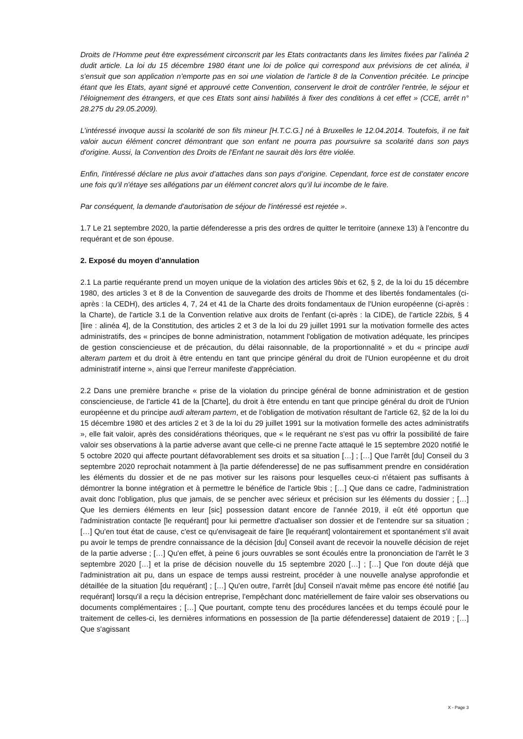Droits de l’Homme peut être expressément circonscrit par les Etats contractants dans les limites fixées par l’alinéa 2 dudit article. La loi du 15 décembre 1980 étant une loi de police qui correspond aux prévisions de cet alinéa, il s'ensuit que son application n’emporte pas en soi une violation de l'article 8 de la Convention précitée. Le principe étant que les Etats, ayant signé et approuvé cette Convention, conservent le droit de contrôler l'entrée, le séjour et l’éloignement des étrangers, et que ces Etats sont ainsi habilités à fixer des conditions à cet effet » (CCE, arrêt n° 28.275 du 29.05.2009).
L’intéressé invoque aussi la scolarité de son fils mineur [H.T.C.G.] né à Bruxelles le 12.04.2014. Toutefois, il ne fait valoir aucun élément concret démontrant que son enfant ne pourra pas poursuivre sa scolarité dans son pays d'origine. Aussi, la Convention des Droits de l'Enfant ne saurait dès lors être violée.
Enfin, l'intéressé déclare ne plus avoir d’attaches dans son pays d’origine. Cependant, force est de constater encore une fois qu'il n'étaye ses allégations par un élément concret alors qu’il lui incombe de le faire.
Par conséquent, la demande d’autorisation de séjour de l'intéressé est rejetée ».
1.7 Le 21 septembre 2020, la partie défenderesse a pris des ordres de quitter le territoire (annexe 13) à l’encontre du requérant et de son épouse.
2. Exposé du moyen d’annulation
2.1 La partie requérante prend un moyen unique de la violation des articles 9bis et 62, § 2, de la loi du 15 décembre 1980, des articles 3 et 8 de la Convention de sauvegarde des droits de l'homme et des libertés fondamentales (ci-après : la CEDH), des articles 4, 7, 24 et 41 de la Charte des droits fondamentaux de l'Union européenne (ci-après : la Charte), de l'article 3.1 de la Convention relative aux droits de l'enfant (ci-après : la CIDE), de l'article 22bis, § 4 [lire : alinéa 4], de la Constitution, des articles 2 et 3 de la loi du 29 juillet 1991 sur la motivation formelle des actes administratifs, des « principes de bonne administration, notamment l'obligation de motivation adéquate, les principes de gestion consciencieuse et de précaution, du délai raisonnable, de la proportionnalité » et du « principe audi alteram partem et du droit à être entendu en tant que principe général du droit de l'Union européenne et du droit administratif interne », ainsi que l'erreur manifeste d'appréciation.
2.2 Dans une première branche « prise de la violation du principe général de bonne administration et de gestion consciencieuse, de l'article 41 de la [Charte], du droit à être entendu en tant que principe général du droit de l'Union européenne et du principe audi alteram partem, et de l'obligation de motivation résultant de l'article 62, §2 de la loi du 15 décembre 1980 et des articles 2 et 3 de la loi du 29 juillet 1991 sur la motivation formelle des actes administratifs », elle fait valoir, après des considérations théoriques, que « le requérant ne s'est pas vu offrir la possibilité de faire valoir ses observations à la partie adverse avant que celle-ci ne prenne l'acte attaqué le 15 septembre 2020 notifié le 5 octobre 2020 qui affecte pourtant défavorablement ses droits et sa situation […] ; […] Que l'arrêt [du] Conseil du 3 septembre 2020 reprochait notamment à [la partie défenderesse] de ne pas suffisamment prendre en considération les éléments du dossier et de ne pas motiver sur les raisons pour lesquelles ceux-ci n'étaient pas suffisants à démontrer la bonne intégration et à permettre le bénéfice de l'article 9bis ; […] Que dans ce cadre, l'administration avait donc l'obligation, plus que jamais, de se pencher avec sérieux et précision sur les éléments du dossier ; […] Que les derniers éléments en leur [sic] possession datant encore de l'année 2019, il eût été opportun que l'administration contacte [le requérant] pour lui permettre d'actualiser son dossier et de l'entendre sur sa situation ; […] Qu'en tout état de cause, c'est ce qu'envisageait de faire [le requérant] volontairement et spontanément s'il avait pu avoir le temps de prendre connaissance de la décision [du] Conseil avant de recevoir la nouvelle décision de rejet de la partie adverse ; […] Qu'en effet, à peine 6 jours ouvrables se sont écoulés entre la prononciation de l'arrêt le 3 septembre 2020 […] et la prise de décision nouvelle du 15 septembre 2020 […] ; […] Que l'on doute déjà que l'administration ait pu, dans un espace de temps aussi restreint, procéder à une nouvelle analyse approfondie et détaillée de la situation [du requérant] ; […] Qu'en outre, l'arrêt [du] Conseil n'avait même pas encore été notifié [au requérant] lorsqu'il a reçu la décision entreprise, l'empêchant donc matériellement de faire valoir ses observations ou documents complémentaires ; […] Que pourtant, compte tenu des procédures lancées et du temps écoulé pour le traitement de celles-ci, les dernières informations en possession de [la partie défenderesse] dataient de 2019 ; […] Que s'agissant
X - Page 3